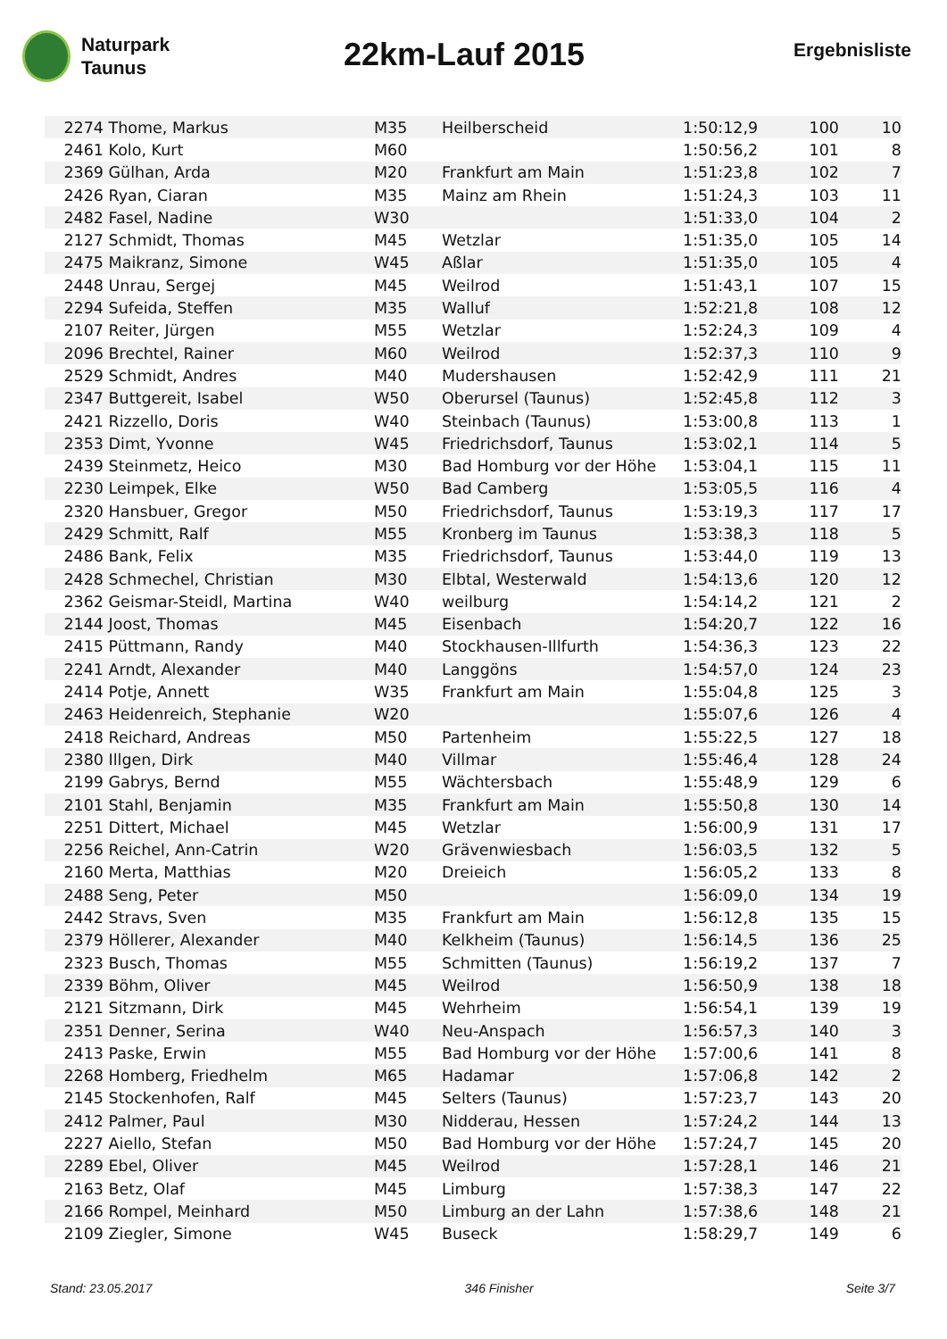Naturpark
Taunus
22km-Lauf 2015
Ergebnisliste
| 2274 | Thome, Markus | M35 | Heilberscheid | 1:50:12,9 | 100 | 10 |
| 2461 | Kolo, Kurt | M60 | | 1:50:56,2 | 101 | 8 |
| 2369 | Gülhan, Arda | M20 | Frankfurt am Main | 1:51:23,8 | 102 | 7 |
| 2426 | Ryan, Ciaran | M35 | Mainz am Rhein | 1:51:24,3 | 103 | 11 |
| 2482 | Fasel, Nadine | W30 | | 1:51:33,0 | 104 | 2 |
| 2127 | Schmidt, Thomas | M45 | Wetzlar | 1:51:35,0 | 105 | 14 |
| 2475 | Maikranz, Simone | W45 | Aßlar | 1:51:35,0 | 105 | 4 |
| 2448 | Unrau, Sergej | M45 | Weilrod | 1:51:43,1 | 107 | 15 |
| 2294 | Sufeida, Steffen | M35 | Walluf | 1:52:21,8 | 108 | 12 |
| 2107 | Reiter, Jürgen | M55 | Wetzlar | 1:52:24,3 | 109 | 4 |
| 2096 | Brechtel, Rainer | M60 | Weilrod | 1:52:37,3 | 110 | 9 |
| 2529 | Schmidt, Andres | M40 | Mudershausen | 1:52:42,9 | 111 | 21 |
| 2347 | Buttgereit, Isabel | W50 | Oberursel (Taunus) | 1:52:45,8 | 112 | 3 |
| 2421 | Rizzello, Doris | W40 | Steinbach (Taunus) | 1:53:00,8 | 113 | 1 |
| 2353 | Dimt, Yvonne | W45 | Friedrichsdorf, Taunus | 1:53:02,1 | 114 | 5 |
| 2439 | Steinmetz, Heico | M30 | Bad Homburg vor der Höhe | 1:53:04,1 | 115 | 11 |
| 2230 | Leimpek, Elke | W50 | Bad Camberg | 1:53:05,5 | 116 | 4 |
| 2320 | Hansbuer, Gregor | M50 | Friedrichsdorf, Taunus | 1:53:19,3 | 117 | 17 |
| 2429 | Schmitt, Ralf | M55 | Kronberg im Taunus | 1:53:38,3 | 118 | 5 |
| 2486 | Bank, Felix | M35 | Friedrichsdorf, Taunus | 1:53:44,0 | 119 | 13 |
| 2428 | Schmechel, Christian | M30 | Elbtal, Westerwald | 1:54:13,6 | 120 | 12 |
| 2362 | Geismar-Steidl, Martina | W40 | weilburg | 1:54:14,2 | 121 | 2 |
| 2144 | Joost, Thomas | M45 | Eisenbach | 1:54:20,7 | 122 | 16 |
| 2415 | Püttmann, Randy | M40 | Stockhausen-Illfurth | 1:54:36,3 | 123 | 22 |
| 2241 | Arndt, Alexander | M40 | Langgöns | 1:54:57,0 | 124 | 23 |
| 2414 | Potje, Annett | W35 | Frankfurt am Main | 1:55:04,8 | 125 | 3 |
| 2463 | Heidenreich, Stephanie | W20 | | 1:55:07,6 | 126 | 4 |
| 2418 | Reichard, Andreas | M50 | Partenheim | 1:55:22,5 | 127 | 18 |
| 2380 | Illgen, Dirk | M40 | Villmar | 1:55:46,4 | 128 | 24 |
| 2199 | Gabrys, Bernd | M55 | Wächtersbach | 1:55:48,9 | 129 | 6 |
| 2101 | Stahl, Benjamin | M35 | Frankfurt am Main | 1:55:50,8 | 130 | 14 |
| 2251 | Dittert, Michael | M45 | Wetzlar | 1:56:00,9 | 131 | 17 |
| 2256 | Reichel, Ann-Catrin | W20 | Grävenwiesbach | 1:56:03,5 | 132 | 5 |
| 2160 | Merta, Matthias | M20 | Dreieich | 1:56:05,2 | 133 | 8 |
| 2488 | Seng, Peter | M50 | | 1:56:09,0 | 134 | 19 |
| 2442 | Stravs, Sven | M35 | Frankfurt am Main | 1:56:12,8 | 135 | 15 |
| 2379 | Höllerer, Alexander | M40 | Kelkheim (Taunus) | 1:56:14,5 | 136 | 25 |
| 2323 | Busch, Thomas | M55 | Schmitten (Taunus) | 1:56:19,2 | 137 | 7 |
| 2339 | Böhm, Oliver | M45 | Weilrod | 1:56:50,9 | 138 | 18 |
| 2121 | Sitzmann, Dirk | M45 | Wehrheim | 1:56:54,1 | 139 | 19 |
| 2351 | Denner, Serina | W40 | Neu-Anspach | 1:56:57,3 | 140 | 3 |
| 2413 | Paske, Erwin | M55 | Bad Homburg vor der Höhe | 1:57:00,6 | 141 | 8 |
| 2268 | Homberg, Friedhelm | M65 | Hadamar | 1:57:06,8 | 142 | 2 |
| 2145 | Stockenhofen, Ralf | M45 | Selters (Taunus) | 1:57:23,7 | 143 | 20 |
| 2412 | Palmer, Paul | M30 | Nidderau, Hessen | 1:57:24,2 | 144 | 13 |
| 2227 | Aiello, Stefan | M50 | Bad Homburg vor der Höhe | 1:57:24,7 | 145 | 20 |
| 2289 | Ebel, Oliver | M45 | Weilrod | 1:57:28,1 | 146 | 21 |
| 2163 | Betz, Olaf | M45 | Limburg | 1:57:38,3 | 147 | 22 |
| 2166 | Rompel, Meinhard | M50 | Limburg an der Lahn | 1:57:38,6 | 148 | 21 |
| 2109 | Ziegler, Simone | W45 | Buseck | 1:58:29,7 | 149 | 6 |
Stand: 23.05.2017 346 Finisher Seite 3/7